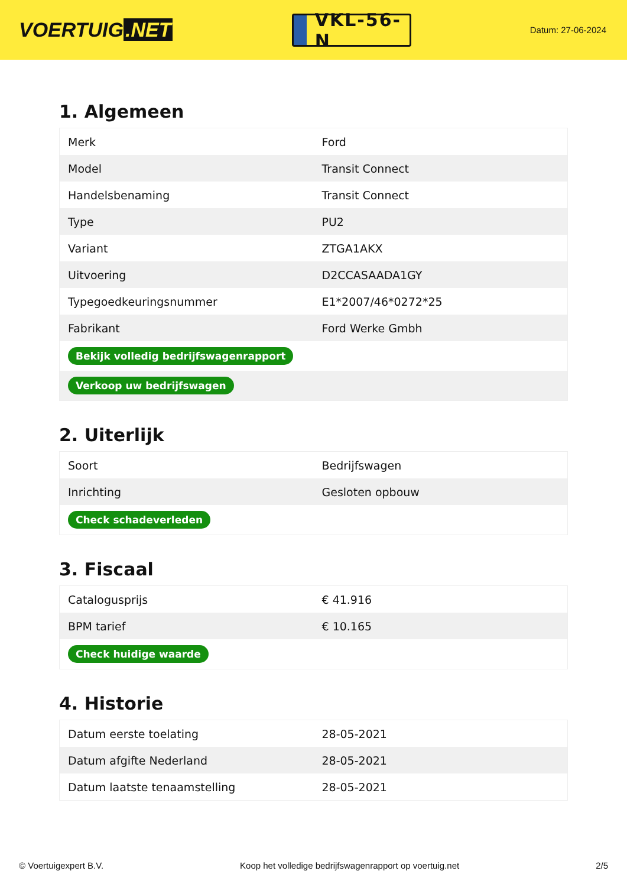VOERTUIG.NET
VKL-56-N
Datum: 27-06-2024
1. Algemeen
| Merk | Ford |
| Model | Transit Connect |
| Handelsbenaming | Transit Connect |
| Type | PU2 |
| Variant | ZTGA1AKX |
| Uitvoering | D2CCASAADA1GY |
| Typegoedkeuringsnummer | E1*2007/46*0272*25 |
| Fabrikant | Ford Werke Gmbh |
| Bekijk volledig bedrijfswagenrapport | |
| Verkoop uw bedrijfswagen | |
2. Uiterlijk
| Soort | Bedrijfswagen |
| Inrichting | Gesloten opbouw |
| Check schadeverleden | |
3. Fiscaal
| Catalogusprijs | € 41.916 |
| BPM tarief | € 10.165 |
| Check huidige waarde | |
4. Historie
| Datum eerste toelating | 28-05-2021 |
| Datum afgifte Nederland | 28-05-2021 |
| Datum laatste tenaamstelling | 28-05-2021 |
© Voertuigexpert B.V. Koop het volledige bedrijfswagenrapport op voertuig.net 2/5